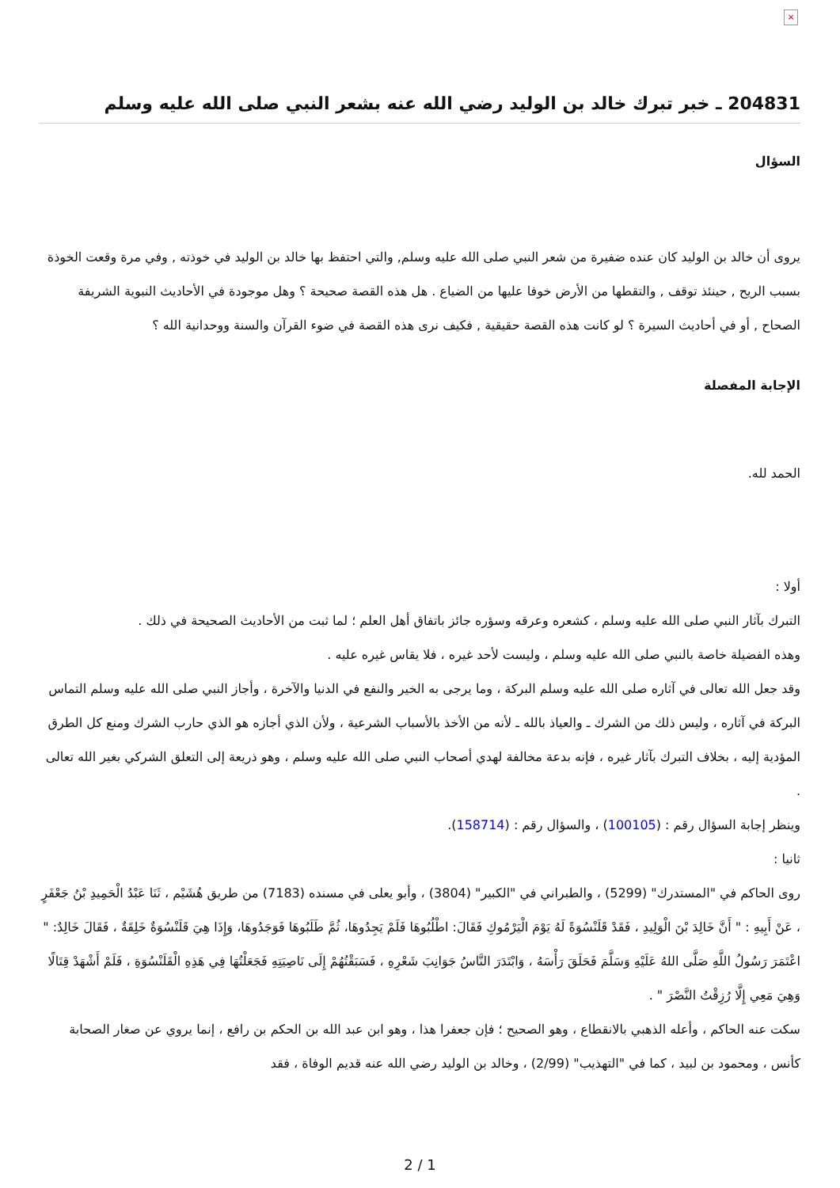×
204831 ـ خبر تبرك خالد بن الوليد رضي الله عنه بشعر النبي صلى الله عليه وسلم
السؤال
يروى أن خالد بن الوليد كان عنده ضفيرة من شعر النبي صلى الله عليه وسلم, والتي احتفظ بها خالد بن الوليد في خوذته , وفي مرة وقعت الخوذة بسبب الريح , حينئذ توقف , والتقطها من الأرض خوفا عليها من الضياع . هل هذه القصة صحيحة ؟ وهل موجودة في الأحاديث النبوية الشريفة الصحاح , أو في أحاديث السيرة ؟ لو كانت هذه القصة حقيقية , فكيف نرى هذه القصة في ضوء القرآن والسنة ووحدانية الله ؟
الإجابة المفصلة
الحمد لله.
أولا :
التبرك بآثار النبي صلى الله عليه وسلم ، كشعره وعرقه وسؤره جائز باتفاق أهل العلم ؛ لما ثبت من الأحاديث الصحيحة في ذلك .
وهذه الفضيلة خاصة بالنبي صلى الله عليه وسلم ، وليست لأحد غيره ، فلا يقاس غيره عليه .
وقد جعل الله تعالى في آثاره صلى الله عليه وسلم البركة ، وما يرجى به الخير والنفع في الدنيا والآخرة ، وأجاز النبي صلى الله عليه وسلم التماس البركة في آثاره ، وليس ذلك من الشرك ـ والعياذ بالله ـ لأنه من الأخذ بالأسباب الشرعية ، ولأن الذي أجازه هو الذي حارب الشرك ومنع كل الطرق المؤدية إليه ، بخلاف التبرك بآثار غيره ، فإنه بدعة مخالفة لهدي أصحاب النبي صلى الله عليه وسلم ، وهو ذريعة إلى التعلق الشركي بغير الله تعالى .
وينظر إجابة السؤال رقم : (100105) ، والسؤال رقم : (158714).
ثانيا :
روى الحاكم في "المستدرك" (5299) ، والطبراني في "الكبير" (3804) ، وأبو يعلى في مسنده (7183) من طريق هُشَيْم ، ثَنَا عَبْدُ الْحَمِيدِ بْنُ جَعْفَرٍ ، عَنْ أَبِيهِ : " أَنَّ خَالِدَ بْنَ الْوَلِيدِ ، فَقَدْ قَلَنْسُوَةً لَهُ يَوْمَ الْيَرْمُوكِ فَقَالَ: اطْلُبُوهَا فَلَمْ يَجِدُوهَا، ثُمَّ طَلَبُوهَا فَوَجَدُوهَا، وَإِذَا هِيَ قَلَنْسُوَةٌ خَلِقَةٌ ، فَقَالَ خَالِدٌ: " اعْتَمَرَ رَسُولُ اللَّهِ صَلَّى اللهُ عَلَيْهِ وَسَلَّمَ فَحَلَقَ رَأْسَهُ ، وَابْتَدَرَ النَّاسُ جَوَانِبَ شَعْرِهِ ، فَسَبَقْتُهُمْ إِلَى نَاصِيَتِهِ فَجَعَلْتُهَا فِي هَذِهِ الْقَلَنْسُوَةِ ، فَلَمْ أَشْهَدْ قِتَالًا وَهِيَ مَعِي إِلَّا رُزِقْتُ النَّصْرَ " .
سكت عنه الحاكم ، وأعله الذهبي بالانقطاع ، وهو الصحيح ؛ فإن جعفرا هذا ، وهو ابن عبد الله بن الحكم بن رافع ، إنما يروي عن صغار الصحابة كأنس ، ومحمود بن لبيد ، كما في "التهذيب" (2/99) ، وخالد بن الوليد رضي الله عنه قديم الوفاة ، فقد
2 / 1